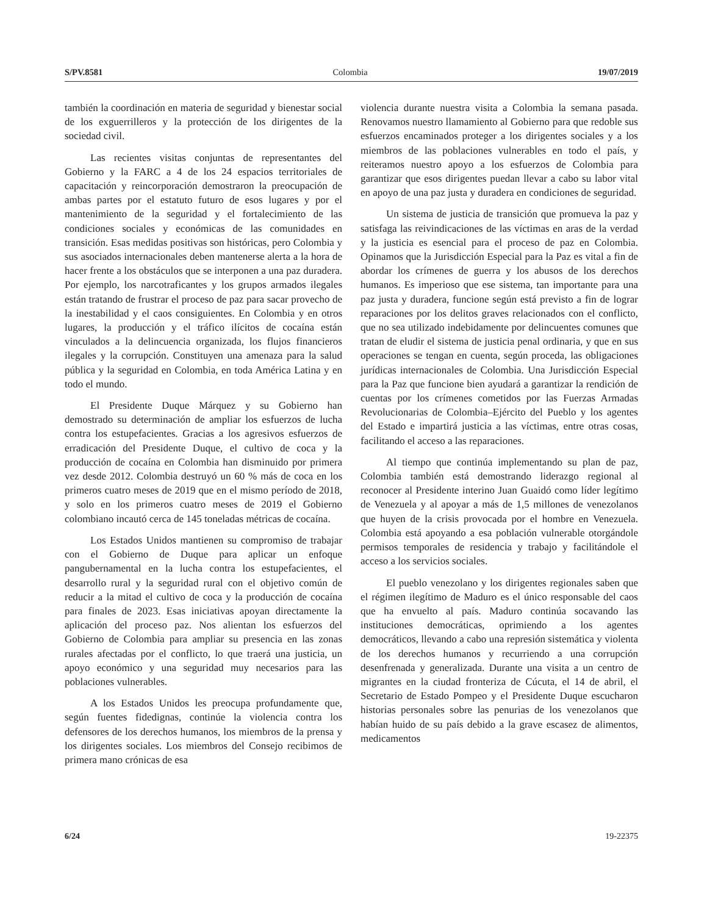S/PV.8581 Colombia 19/07/2019
también la coordinación en materia de seguridad y bienestar social de los exguerrilleros y la protección de los dirigentes de la sociedad civil.
Las recientes visitas conjuntas de representantes del Gobierno y la FARC a 4 de los 24 espacios territoriales de capacitación y reincorporación demostraron la preocupación de ambas partes por el estatuto futuro de esos lugares y por el mantenimiento de la seguridad y el fortalecimiento de las condiciones sociales y económicas de las comunidades en transición. Esas medidas positivas son históricas, pero Colombia y sus asociados internacionales deben mantenerse alerta a la hora de hacer frente a los obstáculos que se interponen a una paz duradera. Por ejemplo, los narcotraficantes y los grupos armados ilegales están tratando de frustrar el proceso de paz para sacar provecho de la inestabilidad y el caos consiguientes. En Colombia y en otros lugares, la producción y el tráfico ilícitos de cocaína están vinculados a la delincuencia organizada, los flujos financieros ilegales y la corrupción. Constituyen una amenaza para la salud pública y la seguridad en Colombia, en toda América Latina y en todo el mundo.
El Presidente Duque Márquez y su Gobierno han demostrado su determinación de ampliar los esfuerzos de lucha contra los estupefacientes. Gracias a los agresivos esfuerzos de erradicación del Presidente Duque, el cultivo de coca y la producción de cocaína en Colombia han disminuido por primera vez desde 2012. Colombia destruyó un 60 % más de coca en los primeros cuatro meses de 2019 que en el mismo período de 2018, y solo en los primeros cuatro meses de 2019 el Gobierno colombiano incautó cerca de 145 toneladas métricas de cocaína.
Los Estados Unidos mantienen su compromiso de trabajar con el Gobierno de Duque para aplicar un enfoque pangubernamental en la lucha contra los estupefacientes, el desarrollo rural y la seguridad rural con el objetivo común de reducir a la mitad el cultivo de coca y la producción de cocaína para finales de 2023. Esas iniciativas apoyan directamente la aplicación del proceso paz. Nos alientan los esfuerzos del Gobierno de Colombia para ampliar su presencia en las zonas rurales afectadas por el conflicto, lo que traerá una justicia, un apoyo económico y una seguridad muy necesarios para las poblaciones vulnerables.
A los Estados Unidos les preocupa profundamente que, según fuentes fidedignas, continúe la violencia contra los defensores de los derechos humanos, los miembros de la prensa y los dirigentes sociales. Los miembros del Consejo recibimos de primera mano crónicas de esa
violencia durante nuestra visita a Colombia la semana pasada. Renovamos nuestro llamamiento al Gobierno para que redoble sus esfuerzos encaminados proteger a los dirigentes sociales y a los miembros de las poblaciones vulnerables en todo el país, y reiteramos nuestro apoyo a los esfuerzos de Colombia para garantizar que esos dirigentes puedan llevar a cabo su labor vital en apoyo de una paz justa y duradera en condiciones de seguridad.
Un sistema de justicia de transición que promueva la paz y satisfaga las reivindicaciones de las víctimas en aras de la verdad y la justicia es esencial para el proceso de paz en Colombia. Opinamos que la Jurisdicción Especial para la Paz es vital a fin de abordar los crímenes de guerra y los abusos de los derechos humanos. Es imperioso que ese sistema, tan importante para una paz justa y duradera, funcione según está previsto a fin de lograr reparaciones por los delitos graves relacionados con el conflicto, que no sea utilizado indebidamente por delincuentes comunes que tratan de eludir el sistema de justicia penal ordinaria, y que en sus operaciones se tengan en cuenta, según proceda, las obligaciones jurídicas internacionales de Colombia. Una Jurisdicción Especial para la Paz que funcione bien ayudará a garantizar la rendición de cuentas por los crímenes cometidos por las Fuerzas Armadas Revolucionarias de Colombia–Ejército del Pueblo y los agentes del Estado e impartirá justicia a las víctimas, entre otras cosas, facilitando el acceso a las reparaciones.
Al tiempo que continúa implementando su plan de paz, Colombia también está demostrando liderazgo regional al reconocer al Presidente interino Juan Guaidó como líder legítimo de Venezuela y al apoyar a más de 1,5 millones de venezolanos que huyen de la crisis provocada por el hombre en Venezuela. Colombia está apoyando a esa población vulnerable otorgándole permisos temporales de residencia y trabajo y facilitándole el acceso a los servicios sociales.
El pueblo venezolano y los dirigentes regionales saben que el régimen ilegítimo de Maduro es el único responsable del caos que ha envuelto al país. Maduro continúa socavando las instituciones democráticas, oprimiendo a los agentes democráticos, llevando a cabo una represión sistemática y violenta de los derechos humanos y recurriendo a una corrupción desenfrenada y generalizada. Durante una visita a un centro de migrantes en la ciudad fronteriza de Cúcuta, el 14 de abril, el Secretario de Estado Pompeo y el Presidente Duque escucharon historias personales sobre las penurias de los venezolanos que habían huido de su país debido a la grave escasez de alimentos, medicamentos
6/24 19-22375